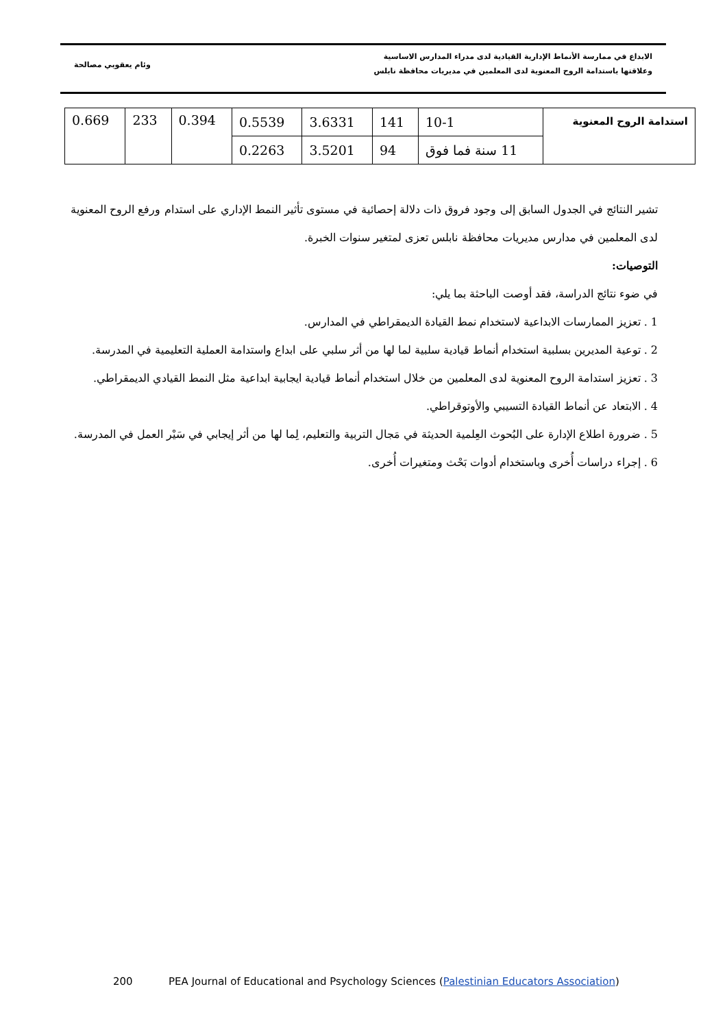الابداع في ممارسة الأنماط الإدارية القيادية لدى مدراء المدارس الاساسية
وعلاقتها باستدامة الروح المعنوية لدى المعلمين في مديريات محافظة نابلس
وئام يعقوبي مصالحة
| استدامة الروح المعنوية | 10-1 | 141 | 3.6331 | 0.5539 | 0.394 | 233 | 0.669 |
| | 11 سنة فما فوق | 94 | 3.5201 | 0.2263 | | | |
تشير النتائج في الجدول السابق إلى وجود فروق ذات دلالة إحصائية في مستوى تأثير النمط الإداري على استدام ورفع الروح المعنوية لدى المعلمين في مدارس مديريات محافظة نابلس تعزى لمتغير سنوات الخبرة.
التوصيات:
في ضوء نتائج الدراسة، فقد أوصت الباحثة بما يلي:
1 . تعزيز الممارسات الابداعية لاستخدام نمط القيادة الديمقراطي في المدارس.
2 . توعية المديرين بسلبية استخدام أنماط قيادية سلبية لما لها من أثر سلبي على ابداع واستدامة العملية التعليمية في المدرسة.
3 . تعزيز استدامة الروح المعنوية لدى المعلمين من خلال استخدام أنماط قيادية ايجابية ابداعية مثل النمط القيادي الديمقراطي.
4 . الابتعاد عن أنماط القيادة التسيبي والأوتوقراطي.
5 . ضرورة اطلاع الإدارة على البُحوث العِلمية الحديثة في مَجال التربية والتعليم، لِما لها من أثر إيجابي في سَيْر العمل في المدرسة.
6 . إجراء دراسات أُخرى وباستخدام أدوات بَحْث ومتغيرات أُخرى.
200 PEA Journal of Educational and Psychology Sciences (Palestinian Educators Association)